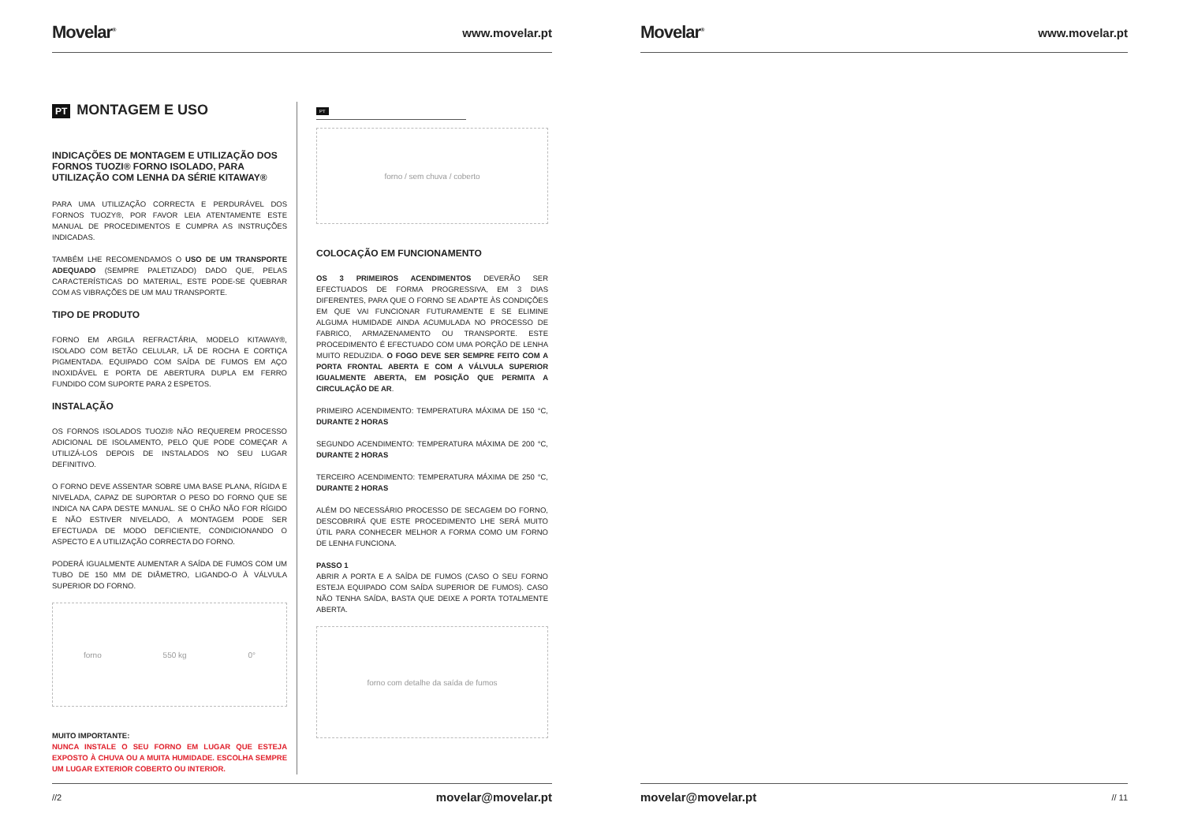Movelar<sup>®</sup> www.movelar.pt
PT MONTAGEM E USO
INDICAÇÕES DE MONTAGEM E UTILIZAÇÃO DOS FORNOS TUOZI® FORNO ISOLADO, PARA UTILIZAÇÃO COM LENHA DA SÉRIE KITAWAY®
PARA UMA UTILIZAÇÃO CORRECTA E PERDURÁVEL DOS FORNOS TUOZY®, POR FAVOR LEIA ATENTAMENTE ESTE MANUAL DE PROCEDIMENTOS E CUMPRA AS INSTRUÇÕES INDICADAS.
TAMBÉM LHE RECOMENDAMOS O USO DE UM TRANSPORTE ADEQUADO (SEMPRE PALETIZADO) DADO QUE, PELAS CARACTERÍSTICAS DO MATERIAL, ESTE PODE-SE QUEBRAR COM AS VIBRAÇÕES DE UM MAU TRANSPORTE.
TIPO DE PRODUTO
FORNO EM ARGILA REFRACTÁRIA, MODELO KITAWAY®, ISOLADO COM BETÃO CELULAR, LÃ DE ROCHA E CORTIÇA PIGMENTADA. EQUIPADO COM SAÍDA DE FUMOS EM AÇO INOXIDÁVEL E PORTA DE ABERTURA DUPLA EM FERRO FUNDIDO COM SUPORTE PARA 2 ESPETOS.
INSTALAÇÃO
OS FORNOS ISOLADOS TUOZI® NÃO REQUEREM PROCESSO ADICIONAL DE ISOLAMENTO, PELO QUE PODE COMEÇAR A UTILIZÁ-LOS DEPOIS DE INSTALADOS NO SEU LUGAR DEFINITIVO.
O FORNO DEVE ASSENTAR SOBRE UMA BASE PLANA, RÍGIDA E NIVELADA, CAPAZ DE SUPORTAR O PESO DO FORNO QUE SE INDICA NA CAPA DESTE MANUAL. SE O CHÃO NÃO FOR RÍGIDO E NÃO ESTIVER NIVELADO, A MONTAGEM PODE SER EFECTUADA DE MODO DEFICIENTE, CONDICIONANDO O ASPECTO E A UTILIZAÇÃO CORRECTA DO FORNO.
PODERÁ IGUALMENTE AUMENTAR A SAÍDA DE FUMOS COM UM TUBO DE 150 MM DE DIÂMETRO, LIGANDO-O À VÁLVULA SUPERIOR DO FORNO.
forno 550 kg 0°
MUITO IMPORTANTE:
NUNCA INSTALE O SEU FORNO EM LUGAR QUE ESTEJA EXPOSTO À CHUVA OU A MUITA HUMIDADE. ESCOLHA SEMPRE UM LUGAR EXTERIOR COBERTO OU INTERIOR.
PT
forno / sem chuva / coberto
COLOCAÇÃO EM FUNCIONAMENTO
OS 3 PRIMEIROS ACENDIMENTOS DEVERÃO SER EFECTUADOS DE FORMA PROGRESSIVA, EM 3 DIAS DIFERENTES, PARA QUE O FORNO SE ADAPTE ÀS CONDIÇÕES EM QUE VAI FUNCIONAR FUTURAMENTE E SE ELIMINE ALGUMA HUMIDADE AINDA ACUMULADA NO PROCESSO DE FABRICO, ARMAZENAMENTO OU TRANSPORTE. ESTE PROCEDIMENTO É EFECTUADO COM UMA PORÇÃO DE LENHA MUITO REDUZIDA. O FOGO DEVE SER SEMPRE FEITO COM A PORTA FRONTAL ABERTA E COM A VÁLVULA SUPERIOR IGUALMENTE ABERTA, EM POSIÇÃO QUE PERMITA A CIRCULAÇÃO DE AR.
PRIMEIRO ACENDIMENTO: TEMPERATURA MÁXIMA DE 150 °C, DURANTE 2 HORAS
SEGUNDO ACENDIMENTO: TEMPERATURA MÁXIMA DE 200 °C, DURANTE 2 HORAS
TERCEIRO ACENDIMENTO: TEMPERATURA MÁXIMA DE 250 °C, DURANTE 2 HORAS
ALÉM DO NECESSÁRIO PROCESSO DE SECAGEM DO FORNO, DESCOBRIRÁ QUE ESTE PROCEDIMENTO LHE SERÁ MUITO ÚTIL PARA CONHECER MELHOR A FORMA COMO UM FORNO DE LENHA FUNCIONA.
PASSO 1
ABRIR A PORTA E A SAÍDA DE FUMOS (CASO O SEU FORNO ESTEJA EQUIPADO COM SAÍDA SUPERIOR DE FUMOS). CASO NÃO TENHA SAÍDA, BASTA QUE DEIXE A PORTA TOTALMENTE ABERTA.
forno com detalhe da saída de fumos
//2 movelar@movelar.pt
Movelar<sup>®</sup> www.movelar.pt
movelar@movelar.pt // 11